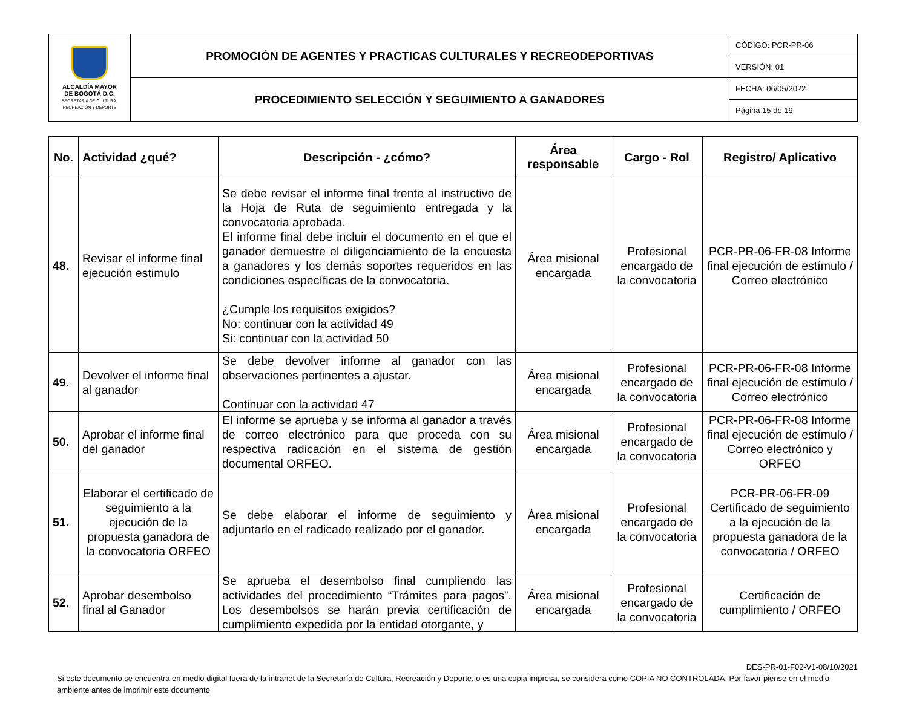| ALCALDÍA MAYOR DE BOGOTÁ D.C. SECRETARÍA DE CULTURA, RECREACIÓN Y DEPORTE | PROMOCIÓN DE AGENTES Y PRACTICAS CULTURALES Y RECREODEPORTIVAS | CÓDIGO: PCR-PR-06 |
| | | VERSIÓN: 01 |
| | PROCEDIMIENTO SELECCIÓN Y SEGUIMIENTO A GANADORES | FECHA: 06/05/2022 |
| | | Página 15 de 19 |
| No. | Actividad ¿qué? | Descripción - ¿cómo? | Área responsable | Cargo - Rol | Registro/ Aplicativo |
| --- | --- | --- | --- | --- | --- |
| 48. | Revisar el informe final ejecución estimulo | Se debe revisar el informe final frente al instructivo de la Hoja de Ruta de seguimiento entregada y la convocatoria aprobada. El informe final debe incluir el documento en el que el ganador demuestre el diligenciamiento de la encuesta a ganadores y los demás soportes requeridos en las condiciones específicas de la convocatoria. ¿Cumple los requisitos exigidos? No: continuar con la actividad 49 Si: continuar con la actividad 50 | Área misional encargada | Profesional encargado de la convocatoria | PCR-PR-06-FR-08 Informe final ejecución de estímulo / Correo electrónico |
| 49. | Devolver el informe final al ganador | Se debe devolver informe al ganador con las observaciones pertinentes a ajustar. Continuar con la actividad 47 | Área misional encargada | Profesional encargado de la convocatoria | PCR-PR-06-FR-08 Informe final ejecución de estímulo / Correo electrónico |
| 50. | Aprobar el informe final del ganador | El informe se aprueba y se informa al ganador a través de correo electrónico para que proceda con su respectiva radicación en el sistema de gestión documental ORFEO. | Área misional encargada | Profesional encargado de la convocatoria | PCR-PR-06-FR-08 Informe final ejecución de estímulo / Correo electrónico y ORFEO |
| 51. | Elaborar el certificado de seguimiento a la ejecución de la propuesta ganadora de la convocatoria ORFEO | Se debe elaborar el informe de seguimiento y adjuntarlo en el radicado realizado por el ganador. | Área misional encargada | Profesional encargado de la convocatoria | PCR-PR-06-FR-09 Certificado de seguimiento a la ejecución de la propuesta ganadora de la convocatoria / ORFEO |
| 52. | Aprobar desembolso final al Ganador | Se aprueba el desembolso final cumpliendo las actividades del procedimiento “Trámites para pagos”. Los desembolsos se harán previa certificación de cumplimiento expedida por la entidad otorgante, y | Área misional encargada | Profesional encargado de la convocatoria | Certificación de cumplimiento / ORFEO |
DES-PR-01-F02-V1-08/10/2021
Si este documento se encuentra en medio digital fuera de la intranet de la Secretaría de Cultura, Recreación y Deporte, o es una copia impresa, se considera como COPIA NO CONTROLADA. Por favor piense en el medio ambiente antes de imprimir este documento